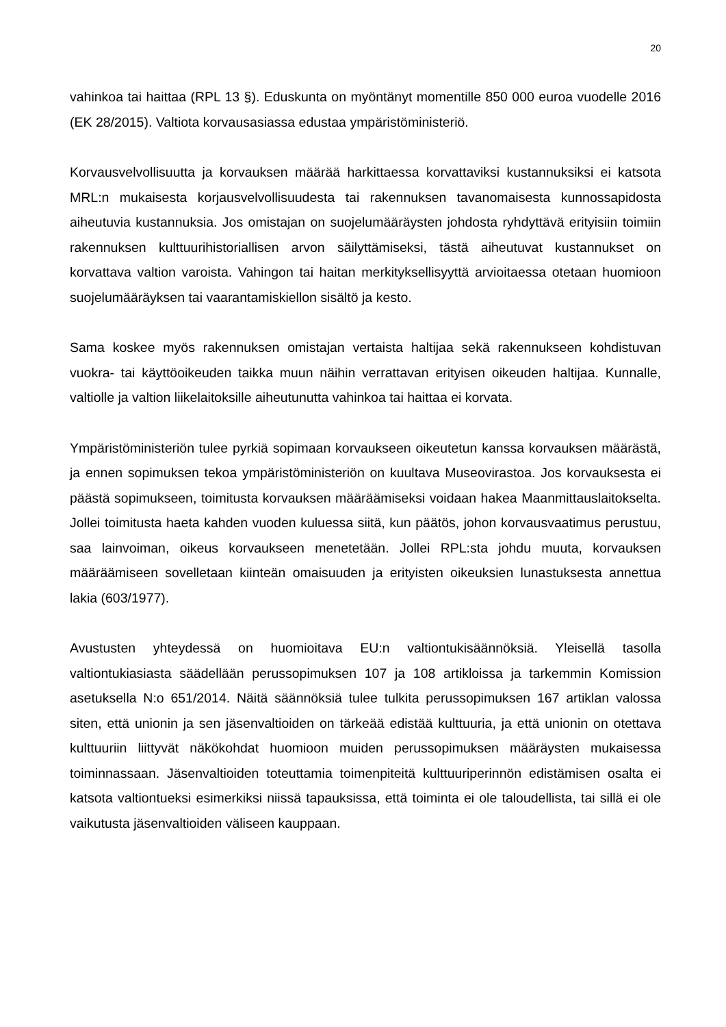20
vahinkoa tai haittaa (RPL 13 §). Eduskunta on myöntänyt momentille 850 000 euroa vuodelle 2016 (EK 28/2015). Valtiota korvausasiassa edustaa ympäristöministeriö.
Korvausvelvollisuutta ja korvauksen määrää harkittaessa korvattaviksi kustannuksiksi ei katsota MRL:n mukaisesta korjausvelvollisuudesta tai rakennuksen tavanomaisesta kunnossapidosta aiheutuvia kustannuksia. Jos omistajan on suojelumääräysten johdosta ryhdyttävä erityisiin toimiin rakennuksen kulttuurihistoriallisen arvon säilyttämiseksi, tästä aiheutuvat kustannukset on korvattava valtion varoista. Vahingon tai haitan merkityksellisyyttä arvioitaessa otetaan huomioon suojelumääräyksen tai vaarantamiskiellon sisältö ja kesto.
Sama koskee myös rakennuksen omistajan vertaista haltijaa sekä rakennukseen kohdistuvan vuokra- tai käyttöoikeuden taikka muun näihin verrattavan erityisen oikeuden haltijaa. Kunnalle, valtiolle ja valtion liikelaitoksille aiheutunutta vahinkoa tai haittaa ei korvata.
Ympäristöministeriön tulee pyrkiä sopimaan korvaukseen oikeutetun kanssa korvauksen määrästä, ja ennen sopimuksen tekoa ympäristöministeriön on kuultava Museovirastoa. Jos korvauksesta ei päästä sopimukseen, toimitusta korvauksen määräämiseksi voidaan hakea Maanmittauslaitokselta. Jollei toimitusta haeta kahden vuoden kuluessa siitä, kun päätös, johon korvausvaatimus perustuu, saa lainvoiman, oikeus korvaukseen menetetään. Jollei RPL:sta johdu muuta, korvauksen määräämiseen sovelletaan kiinteän omaisuuden ja erityisten oikeuksien lunastuksesta annettua lakia (603/1977).
Avustusten yhteydessä on huomioitava EU:n valtiontukisäännöksiä. Yleisellä tasolla valtiontukiasiasta säädellään perussopimuksen 107 ja 108 artikloissa ja tarkemmin Komission asetuksella N:o 651/2014. Näitä säännöksiä tulee tulkita perussopimuksen 167 artiklan valossa siten, että unionin ja sen jäsenvaltioiden on tärkeää edistää kulttuuria, ja että unionin on otettava kulttuuriin liittyvät näkökohdat huomioon muiden perussopimuksen määräysten mukaisessa toiminnassaan. Jäsenvaltioiden toteuttamia toimenpiteitä kulttuuriperinnön edistämisen osalta ei katsota valtiontueksi esimerkiksi niissä tapauksissa, että toiminta ei ole taloudellista, tai sillä ei ole vaikutusta jäsenvaltioiden väliseen kauppaan.